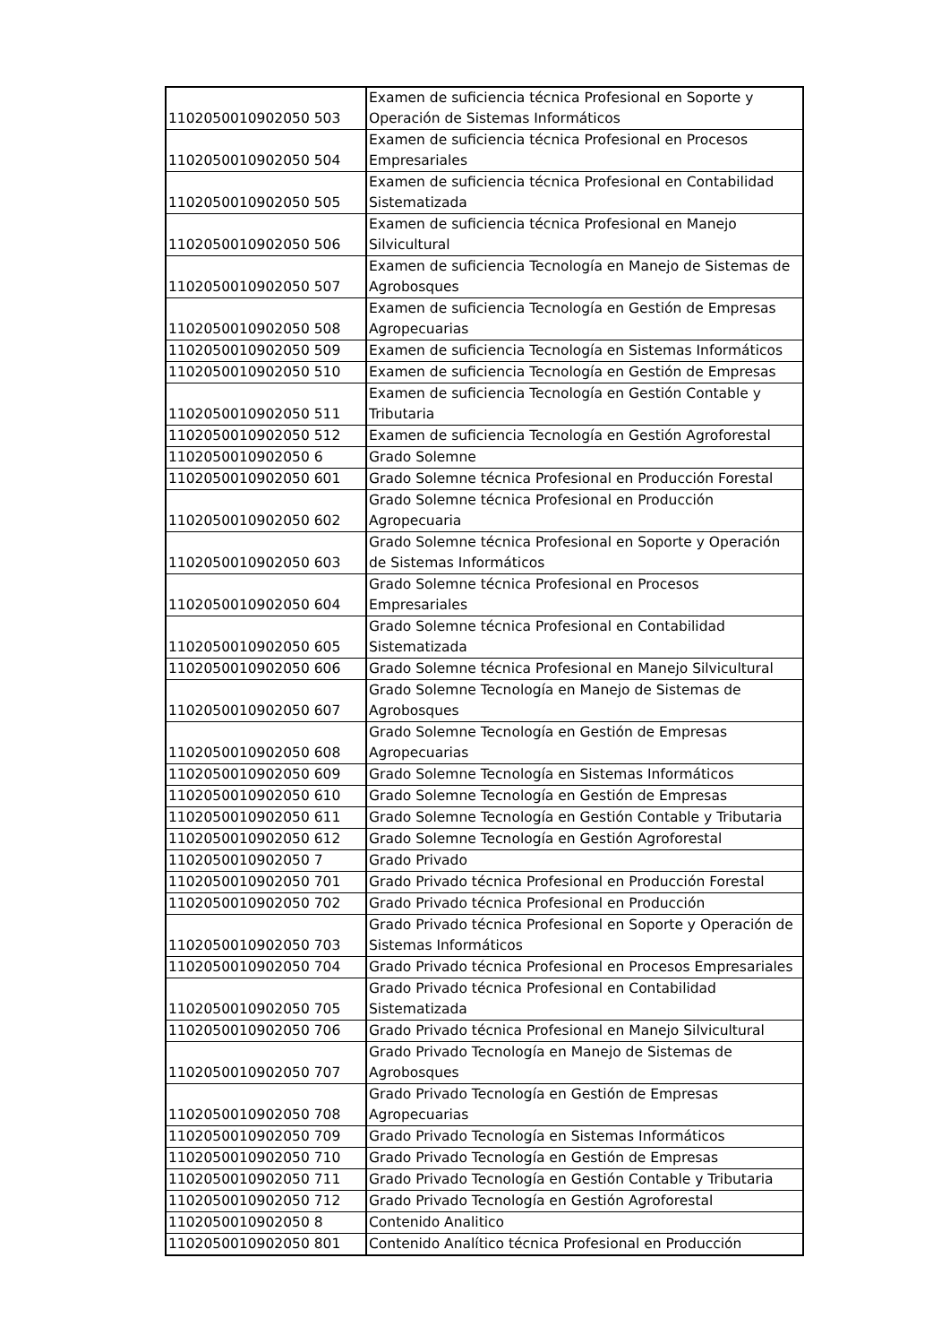| 1102050010902050 503 | Examen de suficiencia técnica Profesional en Soporte y Operación de Sistemas Informáticos |
| 1102050010902050 504 | Examen de suficiencia técnica Profesional en Procesos Empresariales |
| 1102050010902050 505 | Examen de suficiencia técnica Profesional en Contabilidad Sistematizada |
| 1102050010902050 506 | Examen de suficiencia técnica Profesional en Manejo Silvicultural |
| 1102050010902050 507 | Examen de suficiencia Tecnología en Manejo de Sistemas de Agrobosques |
| 1102050010902050 508 | Examen de suficiencia Tecnología en Gestión de Empresas Agropecuarias |
| 1102050010902050 509 | Examen de suficiencia Tecnología en Sistemas Informáticos |
| 1102050010902050 510 | Examen de suficiencia Tecnología en Gestión de Empresas |
| 1102050010902050 511 | Examen de suficiencia Tecnología en Gestión Contable y Tributaria |
| 1102050010902050 512 | Examen de suficiencia Tecnología en Gestión Agroforestal |
| 1102050010902050 6 | Grado Solemne |
| 1102050010902050 601 | Grado Solemne técnica Profesional en Producción Forestal |
| 1102050010902050 602 | Grado Solemne técnica Profesional en Producción Agropecuaria |
| 1102050010902050 603 | Grado Solemne técnica Profesional en Soporte y Operación de Sistemas Informáticos |
| 1102050010902050 604 | Grado Solemne técnica Profesional en Procesos Empresariales |
| 1102050010902050 605 | Grado Solemne técnica Profesional en Contabilidad Sistematizada |
| 1102050010902050 606 | Grado Solemne técnica Profesional en Manejo Silvicultural |
| 1102050010902050 607 | Grado Solemne Tecnología en Manejo de Sistemas de Agrobosques |
| 1102050010902050 608 | Grado Solemne Tecnología en Gestión de Empresas Agropecuarias |
| 1102050010902050 609 | Grado Solemne Tecnología en Sistemas Informáticos |
| 1102050010902050 610 | Grado Solemne Tecnología en Gestión de Empresas |
| 1102050010902050 611 | Grado Solemne Tecnología en Gestión Contable y Tributaria |
| 1102050010902050 612 | Grado Solemne Tecnología en Gestión Agroforestal |
| 1102050010902050 7 | Grado Privado |
| 1102050010902050 701 | Grado Privado técnica Profesional en Producción Forestal |
| 1102050010902050 702 | Grado Privado técnica Profesional en Producción |
| 1102050010902050 703 | Grado Privado técnica Profesional en Soporte y Operación de Sistemas Informáticos |
| 1102050010902050 704 | Grado Privado técnica Profesional en Procesos Empresariales |
| 1102050010902050 705 | Grado Privado técnica Profesional en Contabilidad Sistematizada |
| 1102050010902050 706 | Grado Privado técnica Profesional en Manejo Silvicultural |
| 1102050010902050 707 | Grado Privado Tecnología en Manejo de Sistemas de Agrobosques |
| 1102050010902050 708 | Grado Privado Tecnología en Gestión de Empresas Agropecuarias |
| 1102050010902050 709 | Grado Privado Tecnología en Sistemas Informáticos |
| 1102050010902050 710 | Grado Privado Tecnología en Gestión de Empresas |
| 1102050010902050 711 | Grado Privado Tecnología en Gestión Contable y Tributaria |
| 1102050010902050 712 | Grado Privado Tecnología en Gestión Agroforestal |
| 1102050010902050 8 | Contenido Analitico |
| 1102050010902050 801 | Contenido Analítico técnica Profesional en Producción |